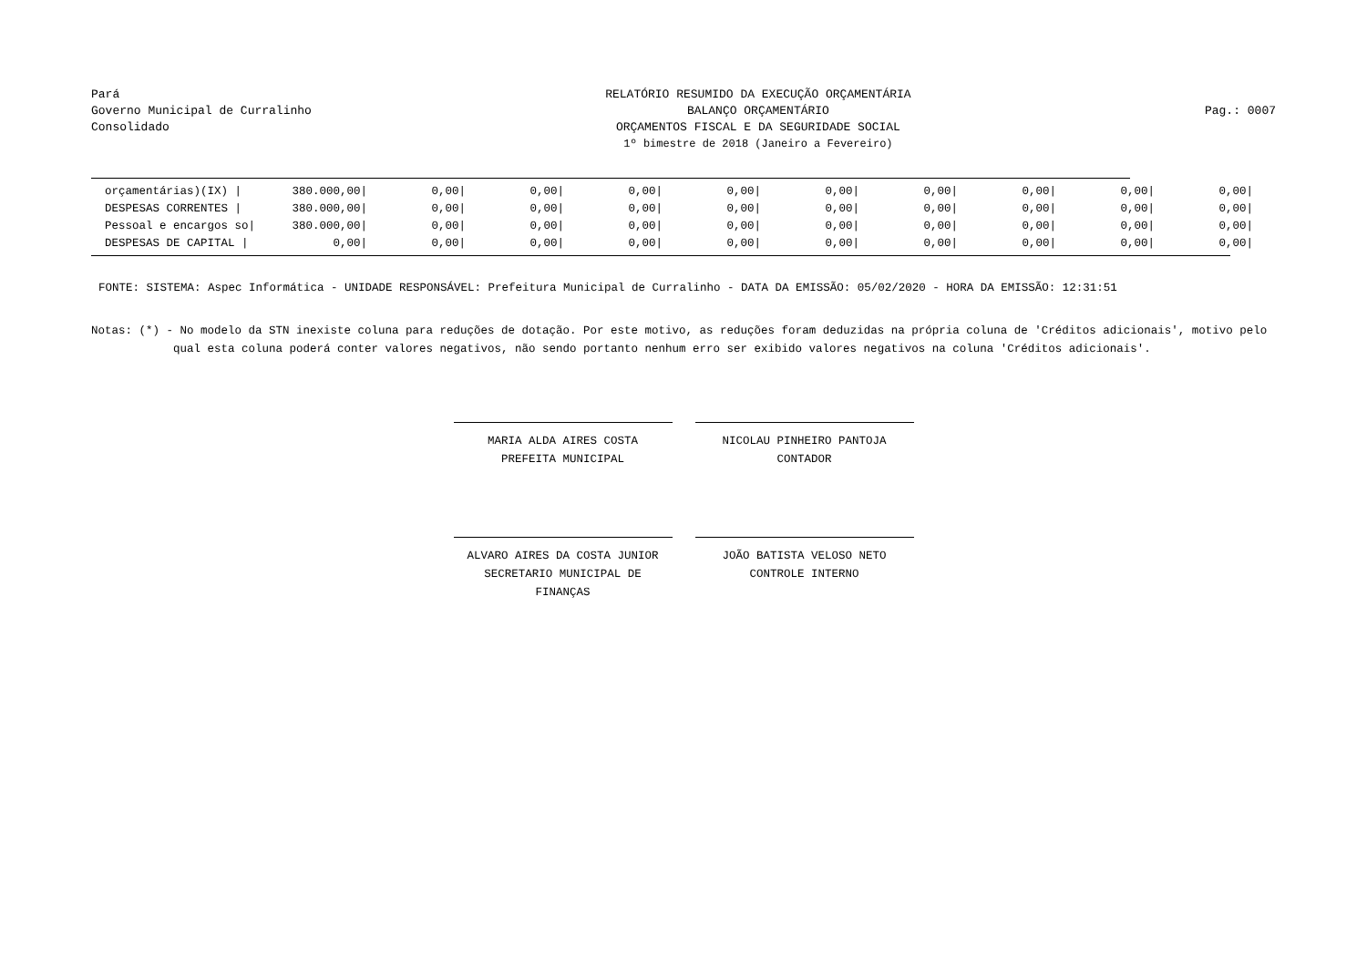Pará
Governo Municipal de Curralinho
Consolidado
RELATÓRIO RESUMIDO DA EXECUÇÃO ORÇAMENTÁRIA
BALANÇO ORÇAMENTÁRIO
ORÇAMENTOS FISCAL E DA SEGURIDADE SOCIAL
1º bimestre de 2018 (Janeiro a Fevereiro)
Pag.: 0007
| orçamentárias)(IX) / | 380.000,00/ | 0,00/ | 0,00/ | 0,00/ | 0,00/ | 0,00/ | 0,00/ | 0,00/ | 0,00/ | 0,00/ |
| DESPESAS CORRENTES / | 380.000,00/ | 0,00/ | 0,00/ | 0,00/ | 0,00/ | 0,00/ | 0,00/ | 0,00/ | 0,00/ | 0,00/ |
| Pessoal e encargos so/ | 380.000,00/ | 0,00/ | 0,00/ | 0,00/ | 0,00/ | 0,00/ | 0,00/ | 0,00/ | 0,00/ | 0,00/ |
| DESPESAS DE CAPITAL / | 0,00/ | 0,00/ | 0,00/ | 0,00/ | 0,00/ | 0,00/ | 0,00/ | 0,00/ | 0,00/ | 0,00/ |
FONTE: SISTEMA: Aspec Informática - UNIDADE RESPONSÁVEL: Prefeitura Municipal de Curralinho - DATA DA EMISSÃO: 05/02/2020 - HORA DA EMISSÃO: 12:31:51
Notas: (*) - No modelo da STN inexiste coluna para reduções de dotação. Por este motivo, as reduções foram deduzidas na própria coluna de 'Créditos adicionais', motivo pelo
qual esta coluna poderá conter valores negativos, não sendo portanto nenhum erro ser exibido valores negativos na coluna 'Créditos adicionais'.
MARIA ALDA AIRES COSTA
PREFEITA MUNICIPAL
NICOLAU PINHEIRO PANTOJA
CONTADOR
ALVARO AIRES DA COSTA JUNIOR
SECRETARIO MUNICIPAL DE FINANÇAS
JOÃO BATISTA VELOSO NETO
CONTROLE INTERNO